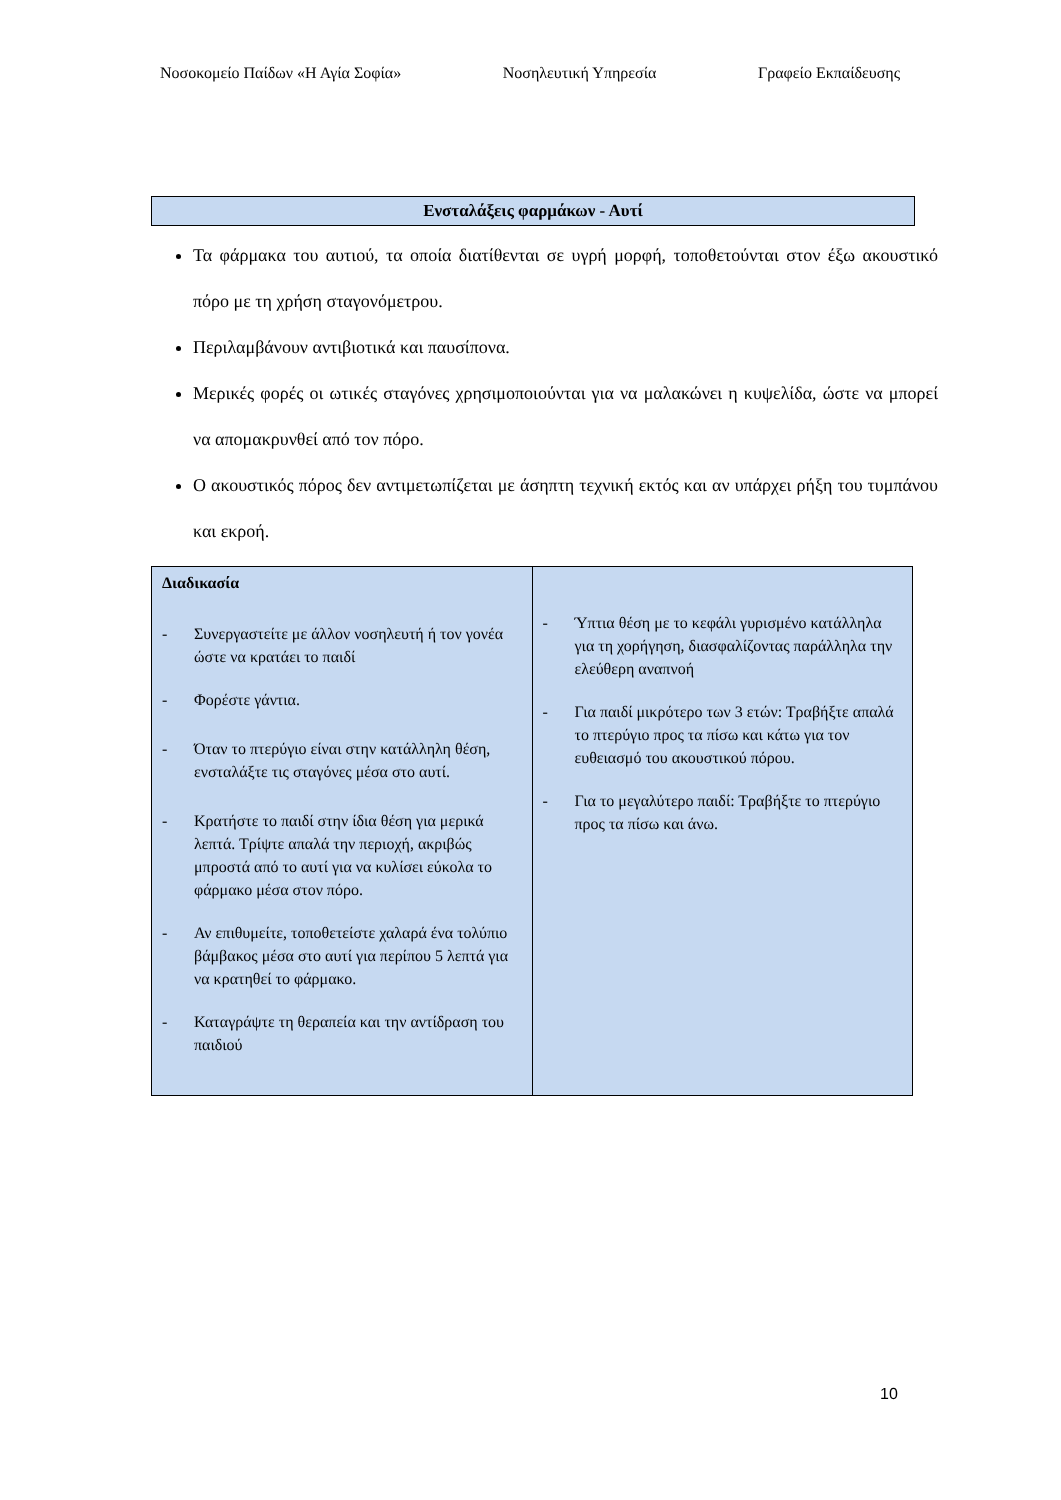Νοσοκομείο Παίδων «Η Αγία Σοφία» Νοσηλευτική Υπηρεσία Γραφείο Εκπαίδευσης
Ενσταλάξεις φαρμάκων - Αυτί
Τα φάρμακα του αυτιού, τα οποία διατίθενται σε υγρή μορφή, τοποθετούνται στον έξω ακουστικό πόρο με τη χρήση σταγονόμετρου.
Περιλαμβάνουν αντιβιοτικά και παυσίπονα.
Μερικές φορές οι ωτικές σταγόνες χρησιμοποιούνται για να μαλακώνει η κυψελίδα, ώστε να μπορεί να απομακρυνθεί από τον πόρο.
Ο ακουστικός πόρος δεν αντιμετωπίζεται με άσηπτη τεχνική εκτός και αν υπάρχει ρήξη του τυμπάνου και εκροή.
| Διαδικασία - Συνεργαστείτε με άλλον νοσηλευτή ή τον γονέα ώστε να κρατάει το παιδί - Φορέστε γάντια. - Όταν το πτερύγιο είναι στην κατάλληλη θέση, ενσταλάξτε τις σταγόνες μέσα στο αυτί. - Κρατήστε το παιδί στην ίδια θέση για μερικά λεπτά. Τρίψτε απαλά την περιοχή, ακριβώς μπροστά από το αυτί για να κυλίσει εύκολα το φάρμακο μέσα στον πόρο. - Αν επιθυμείτε, τοποθετείστε χαλαρά ένα τολύπιο βάμβακος μέσα στο αυτί για περίπου 5 λεπτά για να κρατηθεί το φάρμακο. - Καταγράψτε τη θεραπεία και την αντίδραση του παιδιού | - Ύπτια θέση με το κεφάλι γυρισμένο κατάλληλα για τη χορήγηση, διασφαλίζοντας παράλληλα την ελεύθερη αναπνοή - Για παιδί μικρότερο των 3 ετών: Τραβήξτε απαλά το πτερύγιο προς τα πίσω και κάτω για τον ευθειασμό του ακουστικού πόρου. - Για το μεγαλύτερο παιδί: Τραβήξτε το πτερύγιο προς τα πίσω και άνω. |
10